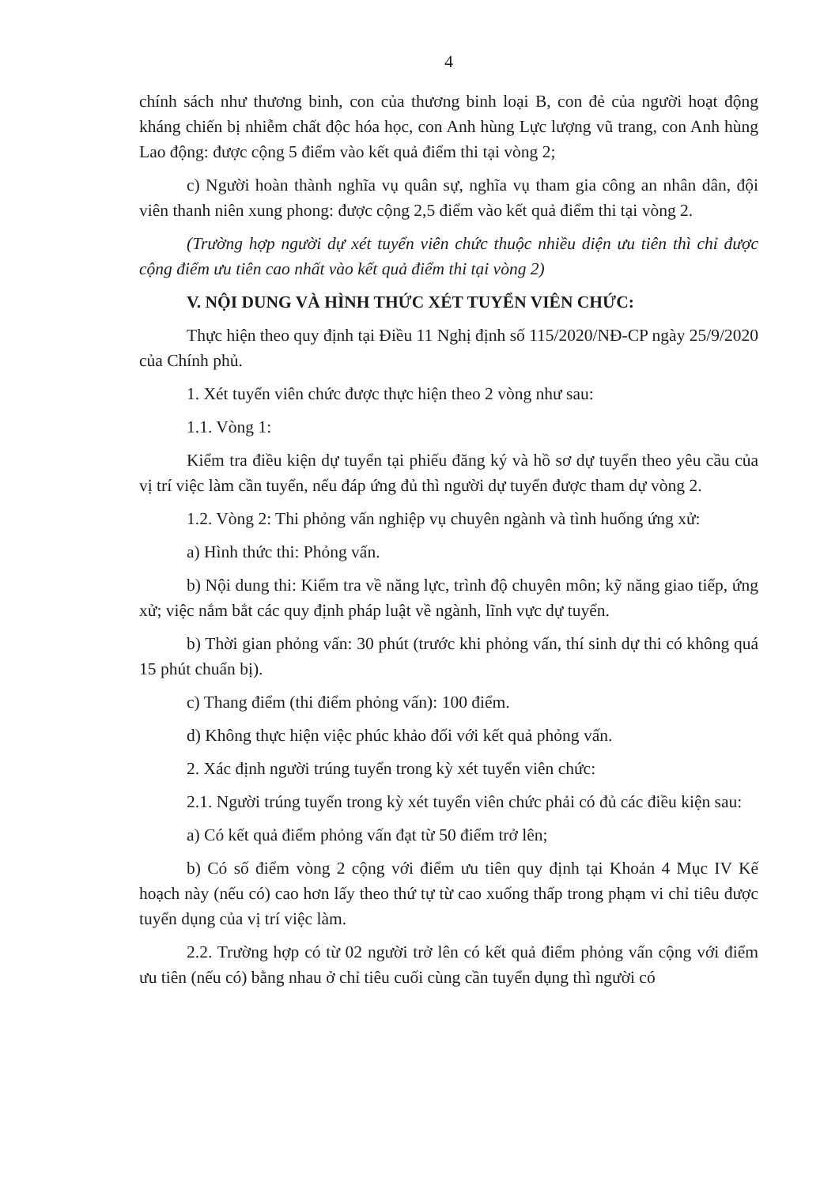4
chính sách như thương binh, con của thương binh loại B, con đẻ của người hoạt động kháng chiến bị nhiễm chất độc hóa học, con Anh hùng Lực lượng vũ trang, con Anh hùng Lao động: được cộng 5 điểm vào kết quả điểm thi tại vòng 2;
c) Người hoàn thành nghĩa vụ quân sự, nghĩa vụ tham gia công an nhân dân, đội viên thanh niên xung phong: được cộng 2,5 điểm vào kết quả điểm thi tại vòng 2.
(Trường hợp người dự xét tuyển viên chức thuộc nhiều diện ưu tiên thì chỉ được cộng điểm ưu tiên cao nhất vào kết quả điểm thi tại vòng 2)
V. NỘI DUNG VÀ HÌNH THỨC XÉT TUYỂN VIÊN CHỨC:
Thực hiện theo quy định tại Điều 11 Nghị định số 115/2020/NĐ-CP ngày 25/9/2020 của Chính phủ.
1. Xét tuyển viên chức được thực hiện theo 2 vòng như sau:
1.1. Vòng 1:
Kiểm tra điều kiện dự tuyển tại phiếu đăng ký và hồ sơ dự tuyển theo yêu cầu của vị trí việc làm cần tuyển, nếu đáp ứng đủ thì người dự tuyển được tham dự vòng 2.
1.2. Vòng 2: Thi phỏng vấn nghiệp vụ chuyên ngành và tình huống ứng xử:
a) Hình thức thi: Phỏng vấn.
b) Nội dung thi: Kiểm tra về năng lực, trình độ chuyên môn; kỹ năng giao tiếp, ứng xử; việc nắm bắt các quy định pháp luật về ngành, lĩnh vực dự tuyển.
b) Thời gian phỏng vấn: 30 phút (trước khi phỏng vấn, thí sinh dự thi có không quá 15 phút chuẩn bị).
c) Thang điểm (thi điểm phỏng vấn): 100 điểm.
d) Không thực hiện việc phúc khảo đối với kết quả phỏng vấn.
2. Xác định người trúng tuyển trong kỳ xét tuyển viên chức:
2.1. Người trúng tuyển trong kỳ xét tuyển viên chức phải có đủ các điều kiện sau:
a) Có kết quả điểm phỏng vấn đạt từ 50 điểm trở lên;
b) Có số điểm vòng 2 cộng với điểm ưu tiên quy định tại Khoản 4 Mục IV Kế hoạch này (nếu có) cao hơn lấy theo thứ tự từ cao xuống thấp trong phạm vi chỉ tiêu được tuyển dụng của vị trí việc làm.
2.2. Trường hợp có từ 02 người trở lên có kết quả điểm phỏng vấn cộng với điểm ưu tiên (nếu có) bằng nhau ở chỉ tiêu cuối cùng cần tuyển dụng thì người có